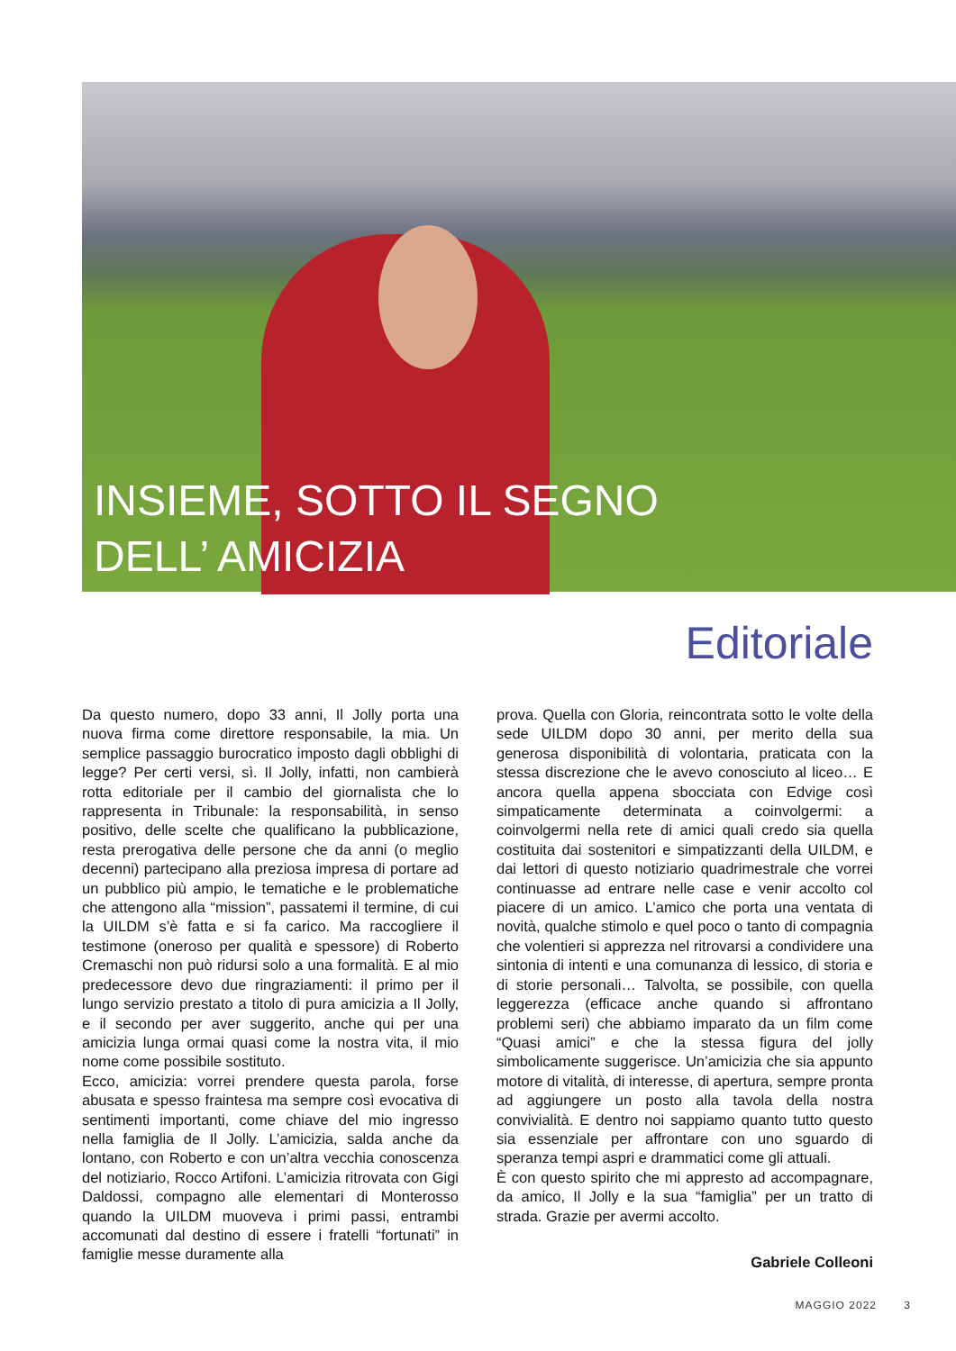INSIEME, SOTTO IL SEGNO
DELL’ AMICIZIA
Editoriale
Da questo numero, dopo 33 anni, Il Jolly porta una nuova firma come direttore responsabile, la mia. Un semplice passaggio burocratico imposto dagli obblighi di legge? Per certi versi, sì. Il Jolly, infatti, non cambierà rotta editoriale per il cambio del giornalista che lo rappresenta in Tribunale: la responsabilità, in senso positivo, delle scelte che qualificano la pubblicazione, resta prerogativa delle persone che da anni (o meglio decenni) partecipano alla preziosa impresa di portare ad un pubblico più ampio, le tematiche e le problematiche che attengono alla “mission”, passatemi il termine, di cui la UILDM s’è fatta e si fa carico. Ma raccogliere il testimone (oneroso per qualità e spessore) di Roberto Cremaschi non può ridursi solo a una formalità. E al mio predecessore devo due ringraziamenti: il primo per il lungo servizio prestato a titolo di pura amicizia a Il Jolly, e il secondo per aver suggerito, anche qui per una amicizia lunga ormai quasi come la nostra vita, il mio nome come possibile sostituto.
Ecco, amicizia: vorrei prendere questa parola, forse abusata e spesso fraintesa ma sempre così evocativa di sentimenti importanti, come chiave del mio ingresso nella famiglia de Il Jolly. L’amicizia, salda anche da lontano, con Roberto e con un’altra vecchia conoscenza del notiziario, Rocco Artifoni. L’amicizia ritrovata con Gigi Daldossi, compagno alle elementari di Monterosso quando la UILDM muoveva i primi passi, entrambi accomunati dal destino di essere i fratelli “fortunati” in famiglie messe duramente alla
prova. Quella con Gloria, reincontrata sotto le volte della sede UILDM dopo 30 anni, per merito della sua generosa disponibilità di volontaria, praticata con la stessa discrezione che le avevo conosciuto al liceo… E ancora quella appena sbocciata con Edvige così simpaticamente determinata a coinvolgermi: a coinvolgermi nella rete di amici quali credo sia quella costituita dai sostenitori e simpatizzanti della UILDM, e dai lettori di questo notiziario quadrimestrale che vorrei continuasse ad entrare nelle case e venir accolto col piacere di un amico. L’amico che porta una ventata di novità, qualche stimolo e quel poco o tanto di compagnia che volentieri si apprezza nel ritrovarsi a condividere una sintonia di intenti e una comunanza di lessico, di storia e di storie personali… Talvolta, se possibile, con quella leggerezza (efficace anche quando si affrontano problemi seri) che abbiamo imparato da un film come “Quasi amici” e che la stessa figura del jolly simbolicamente suggerisce. Un’amicizia che sia appunto motore di vitalità, di interesse, di apertura, sempre pronta ad aggiungere un posto alla tavola della nostra convivialità. E dentro noi sappiamo quanto tutto questo sia essenziale per affrontare con uno sguardo di speranza tempi aspri e drammatici come gli attuali.
È con questo spirito che mi appresto ad accompagnare, da amico, Il Jolly e la sua “famiglia” per un tratto di strada. Grazie per avermi accolto.
Gabriele Colleoni
MAGGIO 2022 3